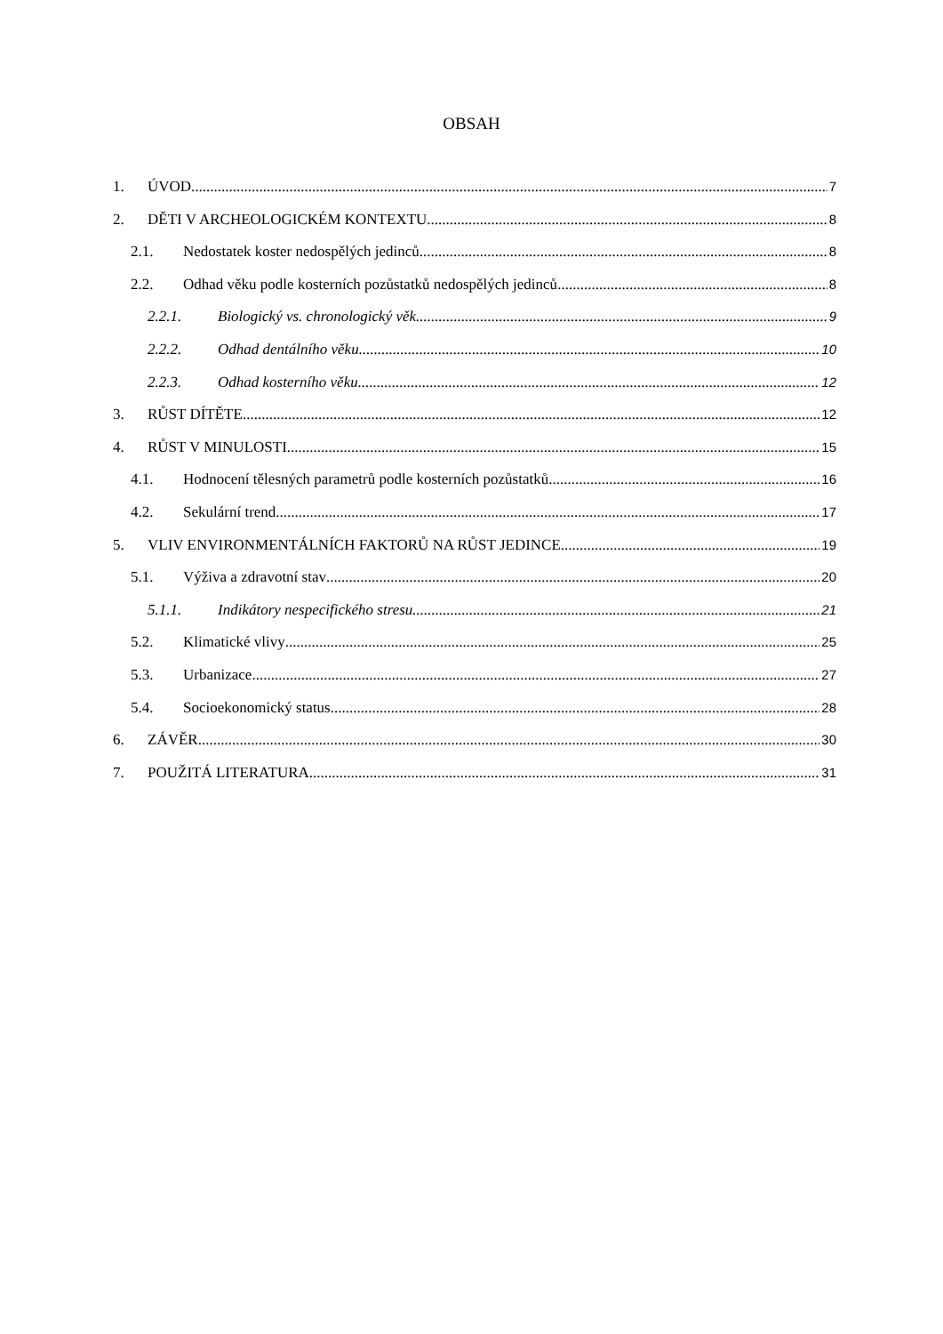OBSAH
1. ÚVOD 7
2. DĚTI V ARCHEOLOGICKÉM KONTEXTU 8
2.1. Nedostatek koster nedospělých jedinců 8
2.2. Odhad věku podle kosterních pozůstatků nedospělých jedinců 8
2.2.1. Biologický vs. chronologický věk 9
2.2.2. Odhad dentálního věku 10
2.2.3. Odhad kosterního věku 12
3. RŮST DÍTĚTE 12
4. RŮST V MINULOSTI 15
4.1. Hodnocení tělesných parametrů podle kosterních pozůstatků 16
4.2. Sekulární trend 17
5. VLIV ENVIRONMENTÁLNÍCH FAKTORŮ NA RŮST JEDINCE 19
5.1. Výživa a zdravotní stav 20
5.1.1. Indikátory nespecifického stresu 21
5.2. Klimatické vlivy 25
5.3. Urbanizace 27
5.4. Socioekonomický status 28
6. ZÁVĚR 30
7. POUŽITÁ LITERATURA 31